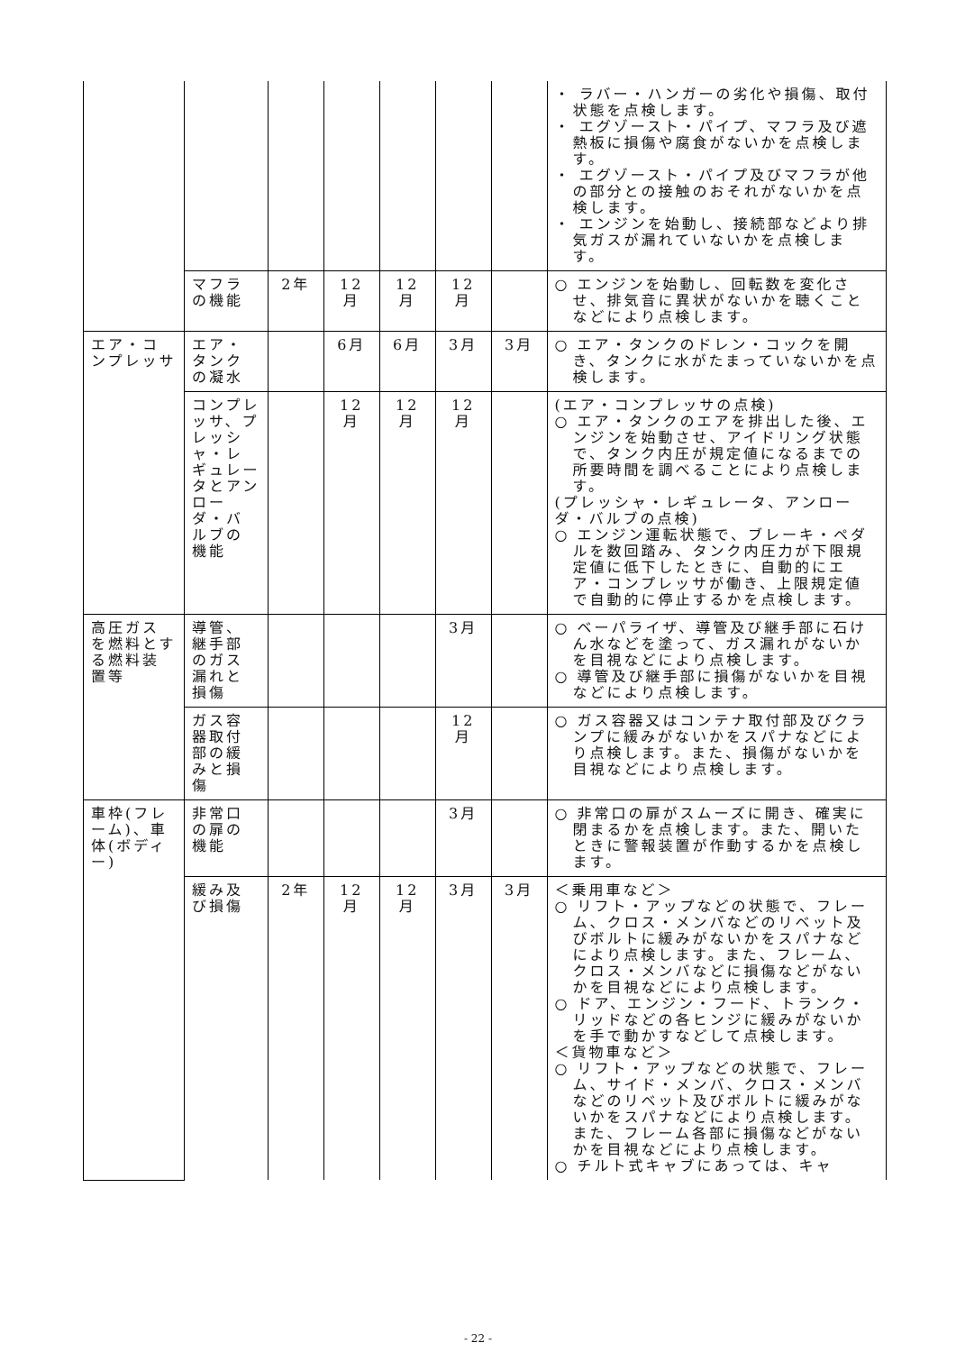| | | | | | | | ・ ラバー・ハンガーの劣化や損傷、取付状態を点検します。 ・ エグゾースト・パイプ、マフラ及び遮熱板に損傷や腐食がないかを点検します。 ・ エグゾースト・パイプ及びマフラが他の部分との接触のおそれがないかを点検します。 ・ エンジンを始動し、接続部などより排気ガスが漏れていないかを点検します。 |
| | マフラの機能 | 2年 | 12月 | 12月 | 12月 | | ○ エンジンを始動し、回転数を変化させ、排気音に異状がないかを聴くことなどにより点検します。 |
| エア・コンプレッサ | エア・タンクの凝水 | | 6月 | 6月 | 3月 | 3月 | ○ エア・タンクのドレン・コックを開き、タンクに水がたまっていないかを点検します。 |
| | コンプレッサ、プレッシャ・レギュレータとアンローダ・バルブの機能 | | 12月 | 12月 | 12月 | | (エア・コンプレッサの点検) ○ エア・タンクのエアを排出した後、エンジンを始動させ、アイドリング状態で、タンク内圧が規定値になるまでの所要時間を調べることにより点検します。 (プレッシャ・レギュレータ、アンローダ・バルブの点検) ○ エンジン運転状態で、ブレーキ・ペダルを数回踏み、タンク内圧力が下限規定値に低下したときに、自動的にエア・コンプレッサが働き、上限規定値で自動的に停止するかを点検します。 |
| 高圧ガスを燃料とする燃料装置等 | 導管、継手部のガス漏れと損傷 | | | | 3月 | | ○ ベーパライザ、導管及び継手部に石けん水などを塗って、ガス漏れがないかを目視などにより点検します。 ○ 導管及び継手部に損傷がないかを目視などにより点検します。 |
| | ガス容器取付部の緩みと損傷 | | | | 12月 | | ○ ガス容器又はコンテナ取付部及びクランプに緩みがないかをスパナなどにより点検します。また、損傷がないかを目視などにより点検します。 |
| 車枠(フレーム)、車体(ボディー) | 非常口の扉の機能 | | | | 3月 | | ○ 非常口の扉がスムーズに開き、確実に閉まるかを点検します。また、開いたときに警報装置が作動するかを点検します。 |
| | 緩み及び損傷 | 2年 | 12月 | 12月 | 3月 | 3月 | ＜乗用車など＞ ○ リフト・アップなどの状態で、フレーム、クロス・メンバなどのリベット及びボルトに緩みがないかをスパナなどにより点検します。また、フレーム、クロス・メンバなどに損傷などがないかを目視などにより点検します。 ○ ドア、エンジン・フード、トランク・リッドなどの各ヒンジに緩みがないかを手で動かすなどして点検します。 ＜貨物車など＞ ○ リフト・アップなどの状態で、フレーム、サイド・メンバ、クロス・メンバなどのリベット及びボルトに緩みがないかをスパナなどにより点検します。また、フレーム各部に損傷などがないかを目視などにより点検します。 ○ チルト式キャブにあっては、キャ |
- 22 -